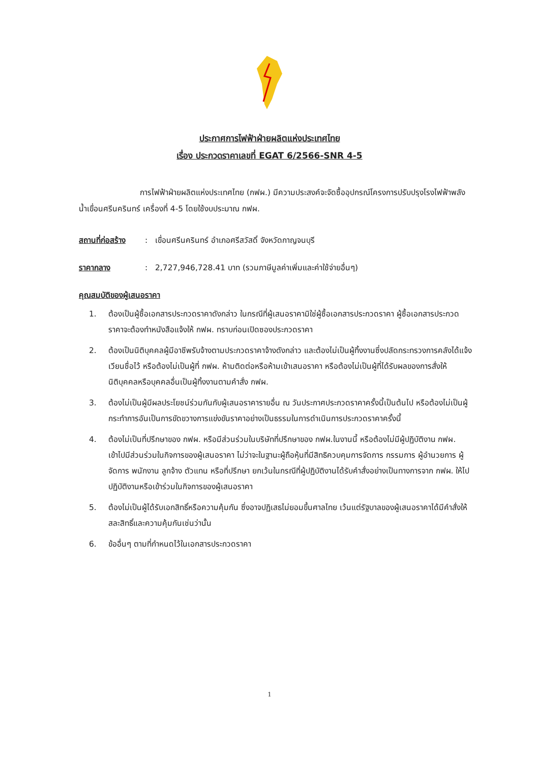ประกาศการไฟฟ้าฝ่ายผลิตแห่งประเทศไทย
เรื่อง ประกวดราคาเลขที่ EGAT 6/2566-SNR 4-5
การไฟฟ้าฝ่ายผลิตแห่งประเทศไทย (กฟผ.) มีความประสงค์จะจัดซื้ออุปกรณ์โครงการปรับปรุงโรงไฟฟ้าพลังน้ำเขื่อนศรีนครินทร์ เครื่องที่ 4-5 โดยใช้งบประมาณ กฟผ.
สถานที่ก่อสร้าง
: เขื่อนศรีนครินทร์ อำเภอศรีสวัสดิ์ จังหวัดกาญจนบุรี
ราคากลาง : 2,727,946,728.41 บาท (รวมภาษีมูลค่าเพิ่มและค่าใช้จ่ายอื่นๆ)
คุณสมบัติของผู้เสนอราคา
1. ต้องเป็นผู้ซื้อเอกสารประกวดราคาดังกล่าว ในกรณีที่ผู้เสนอราคามิใช่ผู้ซื้อเอกสารประกวดราคา ผู้ซื้อเอกสารประกวดราคาจะต้องทำหนังสือแจ้งให้ กฟผ. ทราบก่อนเปิดซองประกวดราคา
2. ต้องเป็นนิติบุคคลผู้มีอาชีพรับจ้างตามประกวดราคาจ้างดังกล่าว และต้องไม่เป็นผู้ทิ้งงานซึ่งปลัดกระทรวงการคลังได้แจ้งเวียนชื่อไว้ หรือต้องไม่เป็นผู้ที่ กฟผ. ห้ามติดต่อหรือห้ามเข้าเสนอราคา หรือต้องไม่เป็นผู้ที่ได้รับผลของการสั่งให้นิติบุคคลหรือบุคคลอื่นเป็นผู้ทิ้งงานตามคำสั่ง กฟผ.
3. ต้องไม่เป็นผู้มีผลประโยชน์ร่วมกันกับผู้เสนอราคารายอื่น ณ วันประกาศประกวดราคาครั้งนี้เป็นต้นไป หรือต้องไม่เป็นผู้กระทำการอันเป็นการขัดขวางการแข่งขันราคาอย่างเป็นธรรมในการดำเนินการประกวดราคาครั้งนี้
4. ต้องไม่เป็นที่ปรึกษาของ กฟผ. หรือมีส่วนร่วมในบริษัทที่ปรึกษาของ กฟผ.ในงานนี้ หรือต้องไม่มีผู้ปฏิบัติงาน กฟผ. เข้าไปมีส่วนร่วมในกิจการของผู้เสนอราคา ไม่ว่าจะในฐานะผู้ถือหุ้นที่มีสิทธิควบคุมการจัดการ กรรมการ ผู้อำนวยการ ผู้จัดการ พนักงาน ลูกจ้าง ตัวแทน หรือที่ปรึกษา ยกเว้นในกรณีที่ผู้ปฏิบัติงานได้รับคำสั่งอย่างเป็นทางการจาก กฟผ. ให้ไปปฏิบัติงานหรือเข้าร่วมในกิจการของผู้เสนอราคา
5. ต้องไม่เป็นผู้ได้รับเอกสิทธิ์หรือความคุ้มกัน ซึ่งอาจปฏิเสธไม่ยอมขึ้นศาลไทย เว้นแต่รัฐบาลของผู้เสนอราคาได้มีคำสั่งให้สละสิทธิ์และความคุ้มกันเช่นว่านั้น
6. ข้ออื่นๆ ตามที่กำหนดไว้ในเอกสารประกวดราคา
1